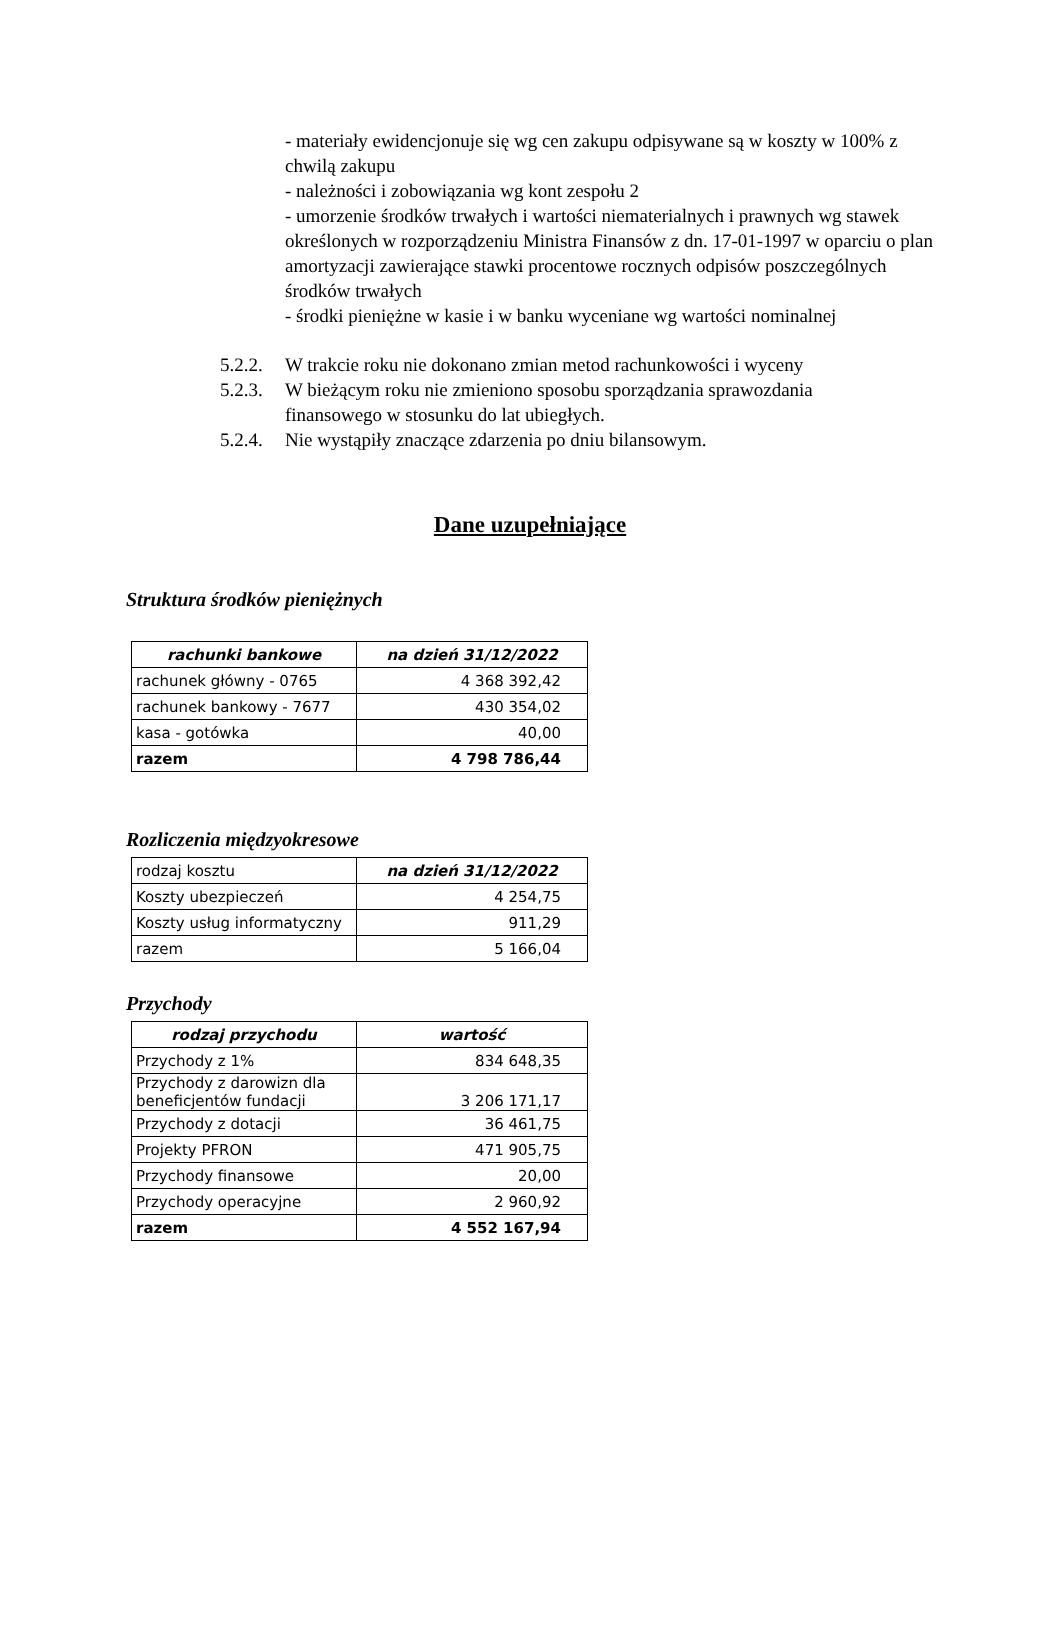- materiały ewidencjonuje się wg cen zakupu odpisywane są w koszty w 100% z chwilą zakupu
- należności i zobowiązania wg kont zespołu 2
- umorzenie środków trwałych i wartości niematerialnych i prawnych wg stawek określonych w rozporządzeniu Ministra Finansów z dn. 17-01-1997 w oparciu o plan amortyzacji zawierające stawki procentowe rocznych odpisów poszczególnych środków trwałych
- środki pieniężne w kasie i w banku wyceniane wg wartości nominalnej
5.2.2. W trakcie roku nie dokonano zmian metod rachunkowości i wyceny
5.2.3. W bieżącym roku nie zmieniono sposobu sporządzania sprawozdania
finansowego w stosunku do lat ubiegłych.
5.2.4. Nie wystąpiły znaczące zdarzenia po dniu bilansowym.
Dane uzupełniające
Struktura środków pieniężnych
| rachunki bankowe | na dzień 31/12/2022 |
| --- | --- |
| rachunek główny - 0765 | 4 368 392,42 |
| rachunek bankowy - 7677 | 430 354,02 |
| kasa - gotówka | 40,00 |
| razem | 4 798 786,44 |
Rozliczenia międzyokresowe
| rodzaj kosztu | na dzień 31/12/2022 |
| Koszty ubezpieczeń | 4 254,75 |
| Koszty usług informatyczny | 911,29 |
| razem | 5 166,04 |
Przychody
| rodzaj przychodu | wartość |
| --- | --- |
| Przychody z 1% | 834 648,35 |
| Przychody z darowizn dla beneficjentów fundacji | 3 206 171,17 |
| Przychody z dotacji | 36 461,75 |
| Projekty PFRON | 471 905,75 |
| Przychody finansowe | 20,00 |
| Przychody operacyjne | 2 960,92 |
| razem | 4 552 167,94 |